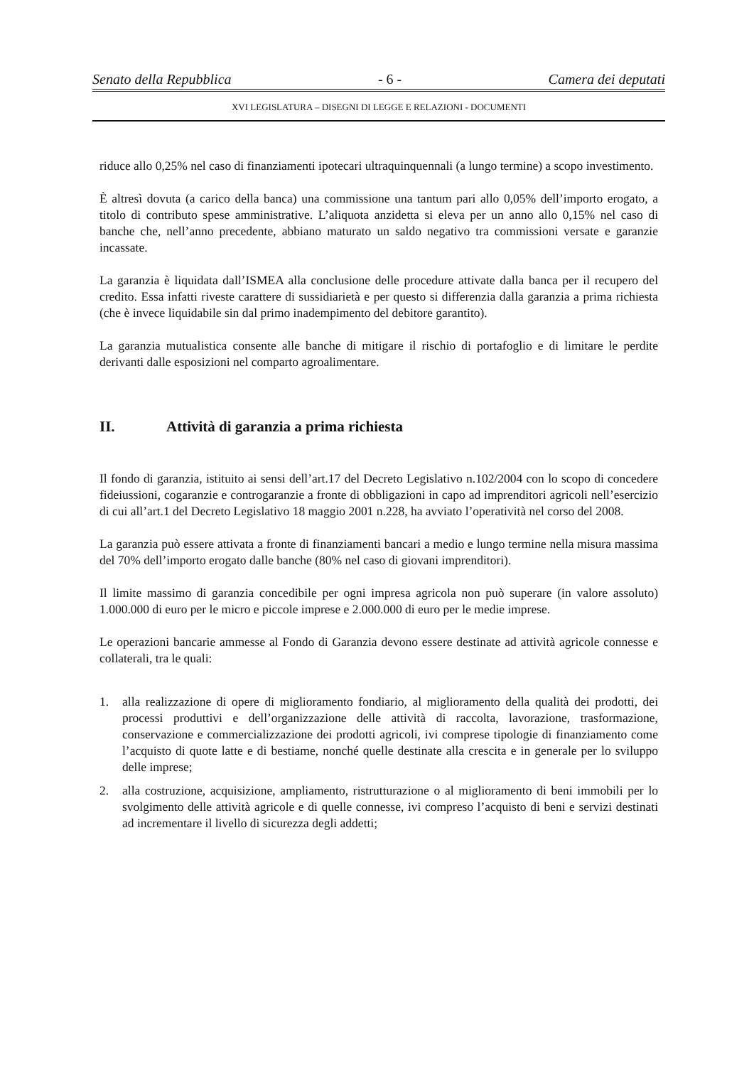Senato della Repubblica - 6 - Camera dei deputati
XVI LEGISLATURA – DISEGNI DI LEGGE E RELAZIONI - DOCUMENTI
riduce allo 0,25% nel caso di finanziamenti ipotecari ultraquinquennali (a lungo termine) a scopo investimento.
È altresì dovuta (a carico della banca) una commissione una tantum pari allo 0,05% dell’importo erogato, a titolo di contributo spese amministrative. L’aliquota anzidetta si eleva per un anno allo 0,15% nel caso di banche che, nell’anno precedente, abbiano maturato un saldo negativo tra commissioni versate e garanzie incassate.
La garanzia è liquidata dall’ISMEA alla conclusione delle procedure attivate dalla banca per il recupero del credito. Essa infatti riveste carattere di sussidiarietà e per questo si differenzia dalla garanzia a prima richiesta (che è invece liquidabile sin dal primo inadempimento del debitore garantito).
La garanzia mutualistica consente alle banche di mitigare il rischio di portafoglio e di limitare le perdite derivanti dalle esposizioni nel comparto agroalimentare.
II. Attività di garanzia a prima richiesta
Il fondo di garanzia, istituito ai sensi dell’art.17 del Decreto Legislativo n.102/2004 con lo scopo di concedere fideiussioni, cogaranzie e controgaranzie a fronte di obbligazioni in capo ad imprenditori agricoli nell’esercizio di cui all’art.1 del Decreto Legislativo 18 maggio 2001 n.228, ha avviato l’operatività nel corso del 2008.
La garanzia può essere attivata a fronte di finanziamenti bancari a medio e lungo termine nella misura massima del 70% dell’importo erogato dalle banche (80% nel caso di giovani imprenditori).
Il limite massimo di garanzia concedibile per ogni impresa agricola non può superare (in valore assoluto) 1.000.000 di euro per le micro e piccole imprese e 2.000.000 di euro per le medie imprese.
Le operazioni bancarie ammesse al Fondo di Garanzia devono essere destinate ad attività agricole connesse e collaterali, tra le quali:
1. alla realizzazione di opere di miglioramento fondiario, al miglioramento della qualità dei prodotti, dei processi produttivi e dell’organizzazione delle attività di raccolta, lavorazione, trasformazione, conservazione e commercializzazione dei prodotti agricoli, ivi comprese tipologie di finanziamento come l’acquisto di quote latte e di bestiame, nonché quelle destinate alla crescita e in generale per lo sviluppo delle imprese;
2. alla costruzione, acquisizione, ampliamento, ristrutturazione o al miglioramento di beni immobili per lo svolgimento delle attività agricole e di quelle connesse, ivi compreso l’acquisto di beni e servizi destinati ad incrementare il livello di sicurezza degli addetti;